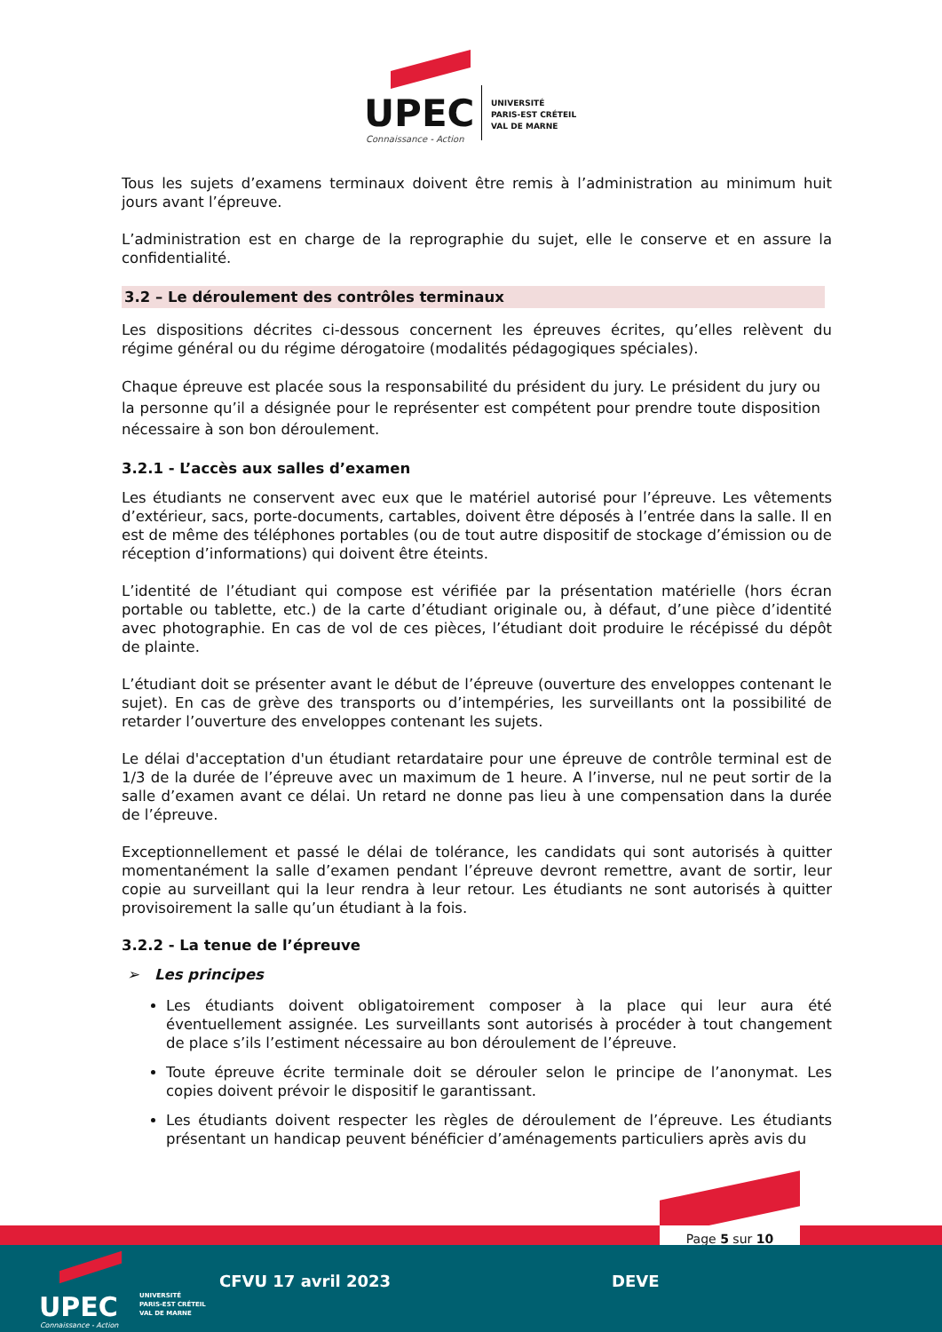UPEC
Connaissance - Action
UNIVERSITÉ
PARIS-EST CRÉTEIL
VAL DE MARNE
Tous les sujets d’examens terminaux doivent être remis à l’administration au minimum huit jours avant l’épreuve.
L’administration est en charge de la reprographie du sujet, elle le conserve et en assure la confidentialité.
3.2 – Le déroulement des contrôles terminaux
Les dispositions décrites ci-dessous concernent les épreuves écrites, qu’elles relèvent du régime général ou du régime dérogatoire (modalités pédagogiques spéciales).
Chaque épreuve est placée sous la responsabilité du président du jury. Le président du jury ou la personne qu’il a désignée pour le représenter est compétent pour prendre toute disposition nécessaire à son bon déroulement.
3.2.1 - L’accès aux salles d’examen
Les étudiants ne conservent avec eux que le matériel autorisé pour l’épreuve. Les vêtements d’extérieur, sacs, porte-documents, cartables, doivent être déposés à l’entrée dans la salle. Il en est de même des téléphones portables (ou de tout autre dispositif de stockage d’émission ou de réception d’informations) qui doivent être éteints.
L’identité de l’étudiant qui compose est vérifiée par la présentation matérielle (hors écran portable ou tablette, etc.) de la carte d’étudiant originale ou, à défaut, d’une pièce d’identité avec photographie. En cas de vol de ces pièces, l’étudiant doit produire le récépissé du dépôt de plainte.
L’étudiant doit se présenter avant le début de l’épreuve (ouverture des enveloppes contenant le sujet). En cas de grève des transports ou d’intempéries, les surveillants ont la possibilité de retarder l’ouverture des enveloppes contenant les sujets.
Le délai d'acceptation d'un étudiant retardataire pour une épreuve de contrôle terminal est de 1/3 de la durée de l’épreuve avec un maximum de 1 heure. A l’inverse, nul ne peut sortir de la salle d’examen avant ce délai. Un retard ne donne pas lieu à une compensation dans la durée de l’épreuve.
Exceptionnellement et passé le délai de tolérance, les candidats qui sont autorisés à quitter momentanément la salle d’examen pendant l’épreuve devront remettre, avant de sortir, leur copie au surveillant qui la leur rendra à leur retour. Les étudiants ne sont autorisés à quitter provisoirement la salle qu’un étudiant à la fois.
3.2.2 - La tenue de l’épreuve
➢ Les principes
Les étudiants doivent obligatoirement composer à la place qui leur aura été éventuellement assignée. Les surveillants sont autorisés à procéder à tout changement de place s’ils l’estiment nécessaire au bon déroulement de l’épreuve.
Toute épreuve écrite terminale doit se dérouler selon le principe de l’anonymat. Les copies doivent prévoir le dispositif le garantissant.
Les étudiants doivent respecter les règles de déroulement de l’épreuve. Les étudiants présentant un handicap peuvent bénéficier d’aménagements particuliers après avis du
Page 5 sur 10
UPEC
Connaissance - Action
UNIVERSITÉ
PARIS-EST CRÉTEIL
VAL DE MARNE
CFVU 17 avril 2023 DEVE